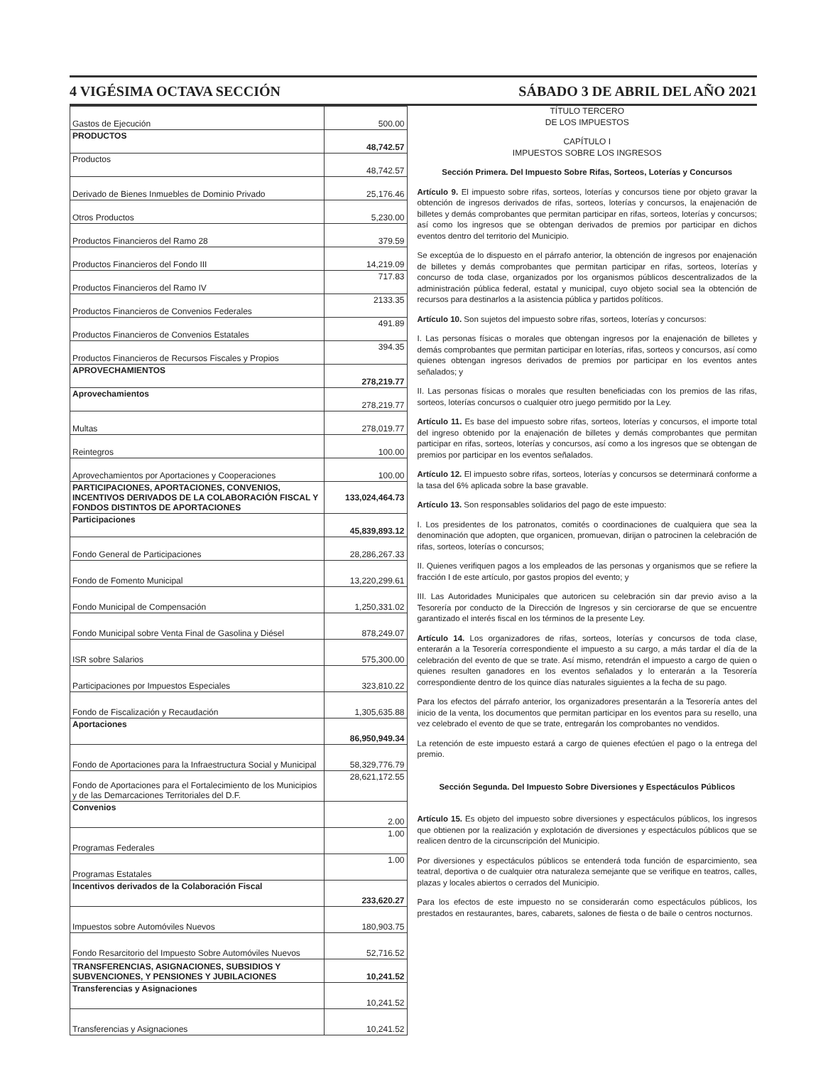4 VIGÉSIMA OCTAVA SECCIÓN SÁBADO 3 DE ABRIL DEL AÑO 2021
| Gastos de Ejecución | 500.00 |
| PRODUCTOS | 48,742.57 |
| Productos | 48,742.57 |
| Derivado de Bienes Inmuebles de Dominio Privado | 25,176.46 |
| Otros Productos | 5,230.00 |
| Productos Financieros del Ramo 28 | 379.59 |
| Productos Financieros del Fondo III | 14,219.09 |
| Productos Financieros del Ramo IV | 717.83 |
| Productos Financieros de Convenios Federales | 2133.35 |
| Productos Financieros de Convenios Estatales | 491.89 |
| Productos Financieros de Recursos Fiscales y Propios | 394.35 |
| APROVECHAMIENTOS | 278,219.77 |
| Aprovechamientos | 278,219.77 |
| Multas | 278,019.77 |
| Reintegros | 100.00 |
| Aprovechamientos por Aportaciones y Cooperaciones | 100.00 |
| PARTICIPACIONES, APORTACIONES, CONVENIOS, INCENTIVOS DERIVADOS DE LA COLABORACIÓN FISCAL Y FONDOS DISTINTOS DE APORTACIONES | 133,024,464.73 |
| Participaciones | 45,839,893.12 |
| Fondo General de Participaciones | 28,286,267.33 |
| Fondo de Fomento Municipal | 13,220,299.61 |
| Fondo Municipal de Compensación | 1,250,331.02 |
| Fondo Municipal sobre Venta Final de Gasolina y Diésel | 878,249.07 |
| ISR sobre Salarios | 575,300.00 |
| Participaciones por Impuestos Especiales | 323,810.22 |
| Fondo de Fiscalización y Recaudación | 1,305,635.88 |
| Aportaciones | 86,950,949.34 |
| Fondo de Aportaciones para la Infraestructura Social y Municipal | 58,329,776.79 |
| Fondo de Aportaciones para el Fortalecimiento de los Municipios y de las Demarcaciones Territoriales del D.F. | 28,621,172.55 |
| Convenios | 2.00 |
| Programas Federales | 1.00 |
| Programas Estatales | 1.00 |
| Incentivos derivados de la Colaboración Fiscal | 233,620.27 |
| Impuestos sobre Automóviles Nuevos | 180,903.75 |
| Fondo Resarcitorio del Impuesto Sobre Automóviles Nuevos | 52,716.52 |
| TRANSFERENCIAS, ASIGNACIONES, SUBSIDIOS Y SUBVENCIONES, Y PENSIONES Y JUBILACIONES | 10,241.52 |
| Transferencias y Asignaciones | 10,241.52 |
| Transferencias y Asignaciones | 10,241.52 |
TÍTULO TERCERO
DE LOS IMPUESTOS
CAPÍTULO I
IMPUESTOS SOBRE LOS INGRESOS
Sección Primera. Del Impuesto Sobre Rifas, Sorteos, Loterías y Concursos
Artículo 9. El impuesto sobre rifas, sorteos, loterías y concursos tiene por objeto gravar la obtención de ingresos derivados de rifas, sorteos, loterías y concursos, la enajenación de billetes y demás comprobantes que permitan participar en rifas, sorteos, loterías y concursos; así como los ingresos que se obtengan derivados de premios por participar en dichos eventos dentro del territorio del Municipio.
Se exceptúa de lo dispuesto en el párrafo anterior, la obtención de ingresos por enajenación de billetes y demás comprobantes que permitan participar en rifas, sorteos, loterías y concurso de toda clase, organizados por los organismos públicos descentralizados de la administración pública federal, estatal y municipal, cuyo objeto social sea la obtención de recursos para destinarlos a la asistencia pública y partidos políticos.
Artículo 10. Son sujetos del impuesto sobre rifas, sorteos, loterías y concursos:
I. Las personas físicas o morales que obtengan ingresos por la enajenación de billetes y demás comprobantes que permitan participar en loterías, rifas, sorteos y concursos, así como quienes obtengan ingresos derivados de premios por participar en los eventos antes señalados; y
II. Las personas físicas o morales que resulten beneficiadas con los premios de las rifas, sorteos, loterías concursos o cualquier otro juego permitido por la Ley.
Artículo 11. Es base del impuesto sobre rifas, sorteos, loterías y concursos, el importe total del ingreso obtenido por la enajenación de billetes y demás comprobantes que permitan participar en rifas, sorteos, loterías y concursos, así como a los ingresos que se obtengan de premios por participar en los eventos señalados.
Artículo 12. El impuesto sobre rifas, sorteos, loterías y concursos se determinará conforme a la tasa del 6% aplicada sobre la base gravable.
Artículo 13. Son responsables solidarios del pago de este impuesto:
I. Los presidentes de los patronatos, comités o coordinaciones de cualquiera que sea la denominación que adopten, que organicen, promuevan, dirijan o patrocinen la celebración de rifas, sorteos, loterías o concursos;
II. Quienes verifiquen pagos a los empleados de las personas y organismos que se refiere la fracción I de este artículo, por gastos propios del evento; y
III. Las Autoridades Municipales que autoricen su celebración sin dar previo aviso a la Tesorería por conducto de la Dirección de Ingresos y sin cerciorarse de que se encuentre garantizado el interés fiscal en los términos de la presente Ley.
Artículo 14. Los organizadores de rifas, sorteos, loterías y concursos de toda clase, enterarán a la Tesorería correspondiente el impuesto a su cargo, a más tardar el día de la celebración del evento de que se trate. Así mismo, retendrán el impuesto a cargo de quien o quienes resulten ganadores en los eventos señalados y lo enterarán a la Tesorería correspondiente dentro de los quince días naturales siguientes a la fecha de su pago.
Para los efectos del párrafo anterior, los organizadores presentarán a la Tesorería antes del inicio de la venta, los documentos que permitan participar en los eventos para su resello, una vez celebrado el evento de que se trate, entregarán los comprobantes no vendidos.
La retención de este impuesto estará a cargo de quienes efectúen el pago o la entrega del premio.
Sección Segunda. Del Impuesto Sobre Diversiones y Espectáculos Públicos
Artículo 15. Es objeto del impuesto sobre diversiones y espectáculos públicos, los ingresos que obtienen por la realización y explotación de diversiones y espectáculos públicos que se realicen dentro de la circunscripción del Municipio.
Por diversiones y espectáculos públicos se entenderá toda función de esparcimiento, sea teatral, deportiva o de cualquier otra naturaleza semejante que se verifique en teatros, calles, plazas y locales abiertos o cerrados del Municipio.
Para los efectos de este impuesto no se considerarán como espectáculos públicos, los prestados en restaurantes, bares, cabarets, salones de fiesta o de baile o centros nocturnos.